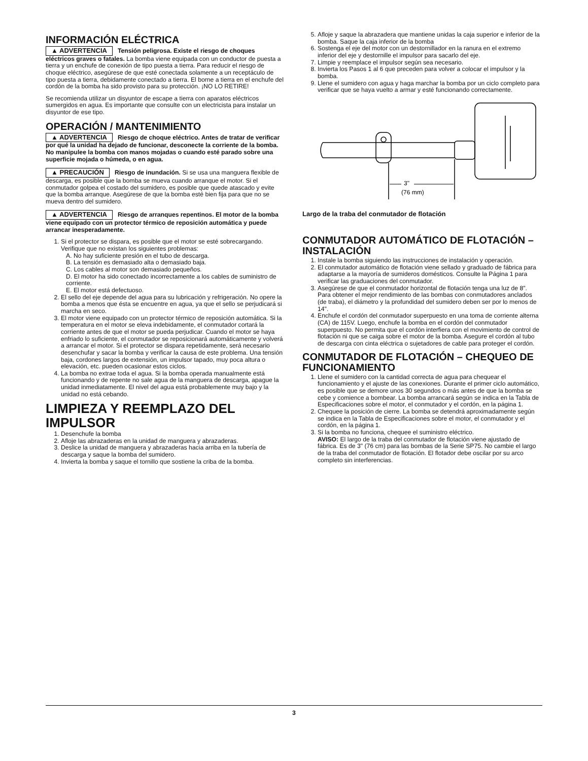INFORMACIÓN ELÉCTRICA
▲ ADVERTENCIA Tensión peligrosa. Existe el riesgo de choques eléctricos graves o fatales. La bomba viene equipada con un conductor de puesta a tierra y un enchufe de conexión de tipo puesta a tierra. Para reducir el riesgo de choque eléctrico, asegúrese de que esté conectada solamente a un receptáculo de tipo puesta a tierra, debidamente conectado a tierra. El borne a tierra en el enchufe del cordón de la bomba ha sido provisto para su protección. ¡NO LO RETIRE!
Se recomienda utilizar un disyuntor de escape a tierra con aparatos eléctricos sumergidos en agua. Es importante que consulte con un electricista para instalar un disyuntor de ese tipo.
OPERACIÓN / MANTENIMIENTO
▲ ADVERTENCIA Riesgo de choque eléctrico. Antes de tratar de verificar por qué la unidad ha dejado de funcionar, desconecte la corriente de la bomba. No manipulee la bomba con manos mojadas o cuando esté parado sobre una superficie mojada o húmeda, o en agua.
▲ PRECAUCIÓN Riesgo de inundación. Si se usa una manguera flexible de descarga, es posible que la bomba se mueva cuando arranque el motor. Si el conmutador golpea el costado del sumidero, es posible que quede atascado y evite que la bomba arranque. Asegúrese de que la bomba esté bien fija para que no se mueva dentro del sumidero.
▲ ADVERTENCIA Riesgo de arranques repentinos. El motor de la bomba viene equipado con un protector térmico de reposición automática y puede arrancar inesperadamente.
1. Si el protector se dispara, es posible que el motor se esté sobrecargando. Verifique que no existan los siguientes problemas:
A. No hay suficiente presión en el tubo de descarga.
B. La tensión es demasiado alta o demasiado baja.
C. Los cables al motor son demasiado pequeños.
D. El motor ha sido conectado incorrectamente a los cables de suministro de corriente.
E. El motor está defectuoso.
2. El sello del eje depende del agua para su lubricación y refrigeración. No opere la bomba a menos que ésta se encuentre en agua, ya que el sello se perjudicará si marcha en seco.
3. El motor viene equipado con un protector térmico de reposición automática. Si la temperatura en el motor se eleva indebidamente, el conmutador cortará la corriente antes de que el motor se pueda perjudicar. Cuando el motor se haya enfriado lo suficiente, el conmutador se reposicionará automáticamente y volverá a arrancar el motor. Si el protector se dispara repetidamente, será necesario desenchufar y sacar la bomba y verificar la causa de este problema. Una tensión baja, cordones largos de extensión, un impulsor tapado, muy poca altura o elevación, etc. pueden ocasionar estos ciclos.
4. La bomba no extrae toda el agua. Si la bomba operada manualmente está funcionando y de repente no sale agua de la manguera de descarga, apague la unidad inmediatamente. El nivel del agua está probablemente muy bajo y la unidad no está cebando.
LIMPIEZA Y REEMPLAZO DEL IMPULSOR
1. Desenchufe la bomba
2. Afloje las abrazaderas en la unidad de manguera y abrazaderas.
3. Deslice la unidad de manguera y abrazaderas hacia arriba en la tubería de descarga y saque la bomba del sumidero.
4. Invierta la bomba y saque el tornillo que sostiene la criba de la bomba.
5. Afloje y saque la abrazadera que mantiene unidas la caja superior e inferior de la bomba. Saque la caja inferior de la bomba
6. Sostenga el eje del motor con un destornillador en la ranura en el extremo inferior del eje y destornille el impulsor para sacarlo del eje.
7. Limpie y reemplace el impulsor según sea necesario.
8. Invierta los Pasos 1 al 6 que preceden para volver a colocar el impulsor y la bomba.
9. Llene el sumidero con agua y haga marchar la bomba por un ciclo completo para verificar que se haya vuelto a armar y esté funcionando correctamente.
3"
(76 mm)
Largo de la traba del conmutador de flotación
CONMUTADOR AUTOMÁTICO DE FLOTACIÓN – INSTALACIÓN
1. Instale la bomba siguiendo las instrucciones de instalación y operación.
2. El conmutador automático de flotación viene sellado y graduado de fábrica para adaptarse a la mayoría de sumideros domésticos. Consulte la Página 1 para verificar las graduaciones del conmutador.
3. Asegúrese de que el conmutador horizontal de flotación tenga una luz de 8". Para obtener el mejor rendimiento de las bombas con conmutadores anclados (de traba), el diámetro y la profundidad del sumidero deben ser por lo menos de 14".
4. Enchufe el cordón del conmutador superpuesto en una toma de corriente alterna (CA) de 115V. Luego, enchufe la bomba en el cordón del conmutador superpuesto. No permita que el cordón interfiera con el movimiento de control de flotación ni que se caiga sobre el motor de la bomba. Asegure el cordón al tubo de descarga con cinta eléctrica o sujetadores de cable para proteger el cordón.
CONMUTADOR DE FLOTACIÓN – CHEQUEO DE FUNCIONAMIENTO
1. Llene el sumidero con la cantidad correcta de agua para chequear el funcionamiento y el ajuste de las conexiones. Durante el primer ciclo automático, es posible que se demore unos 30 segundos o más antes de que la bomba se cebe y comience a bombear. La bomba arrancará según se indica en la Tabla de Especificaciones sobre el motor, el conmutador y el cordón, en la página 1.
2. Chequee la posición de cierre. La bomba se detendrá aproximadamente según se indica en la Tabla de Especificaciones sobre el motor, el conmutador y el cordón, en la página 1.
3. Si la bomba no funciona, chequee el suministro eléctrico.
AVISO: El largo de la traba del conmutador de flotación viene ajustado de fábrica. Es de 3" (76 cm) para las bombas de la Serie SP75. No cambie el largo de la traba del conmutador de flotación. El flotador debe oscilar por su arco completo sin interferencias.
3